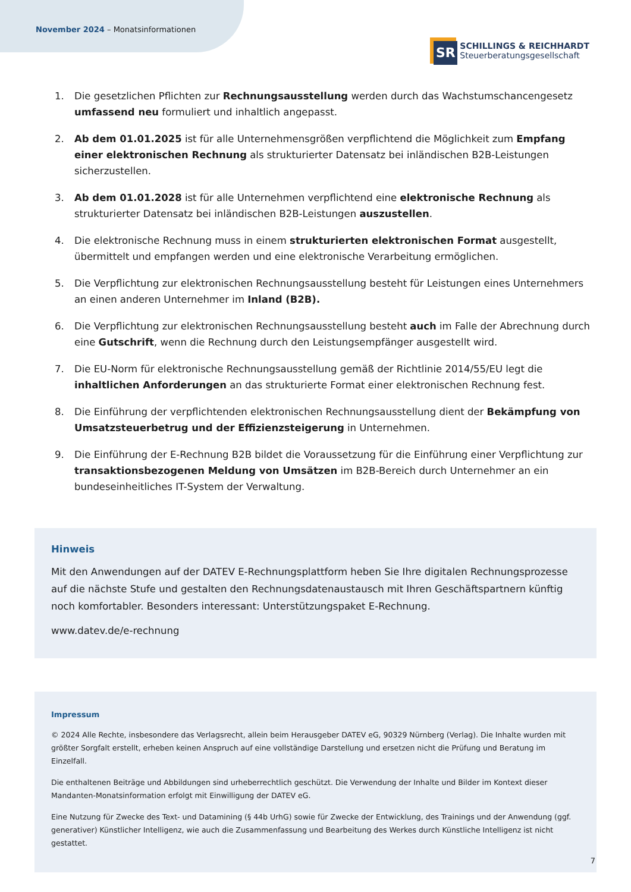November 2024 – Monatsinformationen
SR
SCHILLINGS & REICHHARDT
Steuerberatungsgesellschaft
1. Die gesetzlichen Pflichten zur Rechnungsausstellung werden durch das Wachstumschancengesetz umfassend neu formuliert und inhaltlich angepasst.
2. Ab dem 01.01.2025 ist für alle Unternehmensgrößen verpflichtend die Möglichkeit zum Empfang einer elektronischen Rechnung als strukturierter Datensatz bei inländischen B2B-Leistungen sicherzustellen.
3. Ab dem 01.01.2028 ist für alle Unternehmen verpflichtend eine elektronische Rechnung als strukturierter Datensatz bei inländischen B2B-Leistungen auszustellen.
4. Die elektronische Rechnung muss in einem strukturierten elektronischen Format ausgestellt, übermittelt und empfangen werden und eine elektronische Verarbeitung ermöglichen.
5. Die Verpflichtung zur elektronischen Rechnungsausstellung besteht für Leistungen eines Unternehmers an einen anderen Unternehmer im Inland (B2B).
6. Die Verpflichtung zur elektronischen Rechnungsausstellung besteht auch im Falle der Abrechnung durch eine Gutschrift, wenn die Rechnung durch den Leistungsempfänger ausgestellt wird.
7. Die EU-Norm für elektronische Rechnungsausstellung gemäß der Richtlinie 2014/55/EU legt die inhaltlichen Anforderungen an das strukturierte Format einer elektronischen Rechnung fest.
8. Die Einführung der verpflichtenden elektronischen Rechnungsausstellung dient der Bekämpfung von Umsatzsteuerbetrug und der Effizienzsteigerung in Unternehmen.
9. Die Einführung der E-Rechnung B2B bildet die Voraussetzung für die Einführung einer Verpflichtung zur transaktionsbezogenen Meldung von Umsätzen im B2B-Bereich durch Unternehmer an ein bundeseinheitliches IT-System der Verwaltung.
Hinweis
Mit den Anwendungen auf der DATEV E-Rechnungsplattform heben Sie Ihre digitalen Rechnungsprozesse auf die nächste Stufe und gestalten den Rechnungsdatenaustausch mit Ihren Geschäftspartnern künftig noch komfortabler. Besonders interessant: Unterstützungspaket E-Rechnung.
www.datev.de/e-rechnung
Impressum
© 2024 Alle Rechte, insbesondere das Verlagsrecht, allein beim Herausgeber DATEV eG, 90329 Nürnberg (Verlag). Die Inhalte wurden mit größter Sorgfalt erstellt, erheben keinen Anspruch auf eine vollständige Darstellung und ersetzen nicht die Prüfung und Beratung im Einzelfall.
Die enthaltenen Beiträge und Abbildungen sind urheberrechtlich geschützt. Die Verwendung der Inhalte und Bilder im Kontext dieser Mandanten-Monatsinformation erfolgt mit Einwilligung der DATEV eG.
Eine Nutzung für Zwecke des Text- und Datamining (§ 44b UrhG) sowie für Zwecke der Entwicklung, des Trainings und der Anwendung (ggf. generativer) Künstlicher Intelligenz, wie auch die Zusammenfassung und Bearbeitung des Werkes durch Künstliche Intelligenz ist nicht gestattet.
7